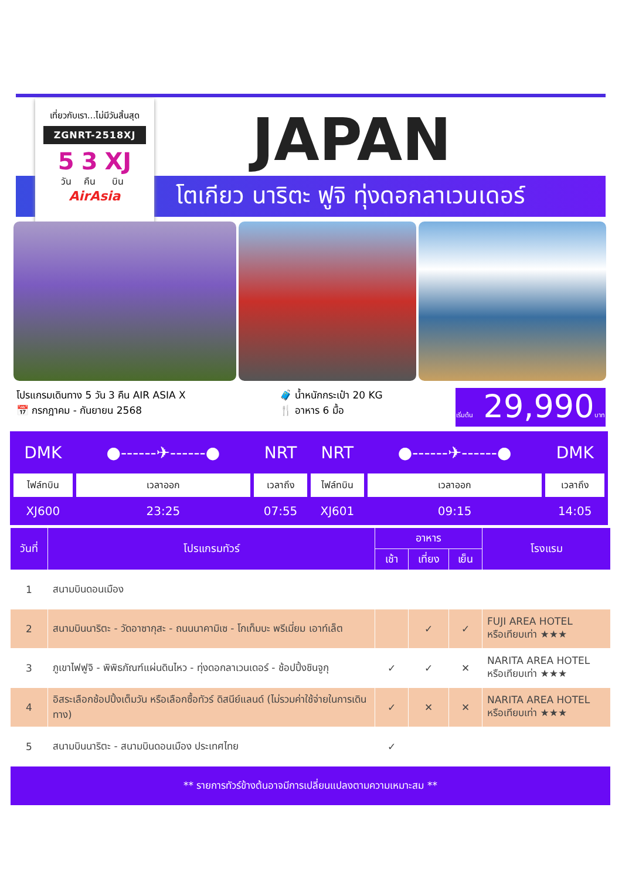เที่ยวกับเรา...ไม่มีวันสิ้นสุด
ZGNRT-2518XJ
5
วัน
3
คืน
XJ
บิน
AirAsia
JAPAN
โตเกียว นาริตะ ฟูจิ ทุ่งดอกลาเวนเดอร์
โปรแกรมเดินทาง 5 วัน 3 คืน AIR ASIA X
📅 กรกฎาคม - กันยายน 2568
🧳 น้ำหนักกระเป๋า 20 KG
🍴 อาหาร 6 มื้อ
เริ่มต้น 29,990บาท
| DMK | ●------✈------● | NRT | NRT | ●------✈------● | DMK |
| ไฟล์ทบิน | เวลาออก | เวลาถึง | ไฟล์ทบิน | เวลาออก | เวลาถึง |
| XJ600 | 23:25 | 07:55 | XJ601 | 09:15 | 14:05 |
| วันที่ | โปรแกรมทัวร์ | อาหาร | | | โรงแรม |
| --- | --- | --- | --- | --- | --- |
| | | เช้า | เที่ยง | เย็น | |
| 1 | สนามบินดอนเมือง | | | | |
| 2 | สนามบินนาริตะ - วัดอาซากุสะ - ถนนนาคามิเซ - โกเท็มบะ พรีเมี่ยม เอาท์เล็ต | | ✓ | ✓ | FUJI AREA HOTEL หรือเทียบเท่า ★★★ |
| 3 | ภูเขาไฟฟูจิ - พิพิธภัณฑ์แผ่นดินไหว - ทุ่งดอกลาเวนเดอร์ - ช้อปปิ้งชินจูกุ | ✓ | ✓ | ✕ | NARITA AREA HOTEL หรือเทียบเท่า ★★★ |
| 4 | อิสระเลือกช้อปปิ้งเต็มวัน หรือเลือกซื้อทัวร์ ดิสนีย์แลนด์ (ไม่รวมค่าใช้จ่ายในการเดินทาง) | ✓ | ✕ | ✕ | NARITA AREA HOTEL หรือเทียบเท่า ★★★ |
| 5 | สนามบินนาริตะ - สนามบินดอนเมือง ประเทศไทย | ✓ | | | |
| ** รายการทัวร์ข้างต้นอาจมีการเปลี่ยนแปลงตามความเหมาะสม ** | | | | | |